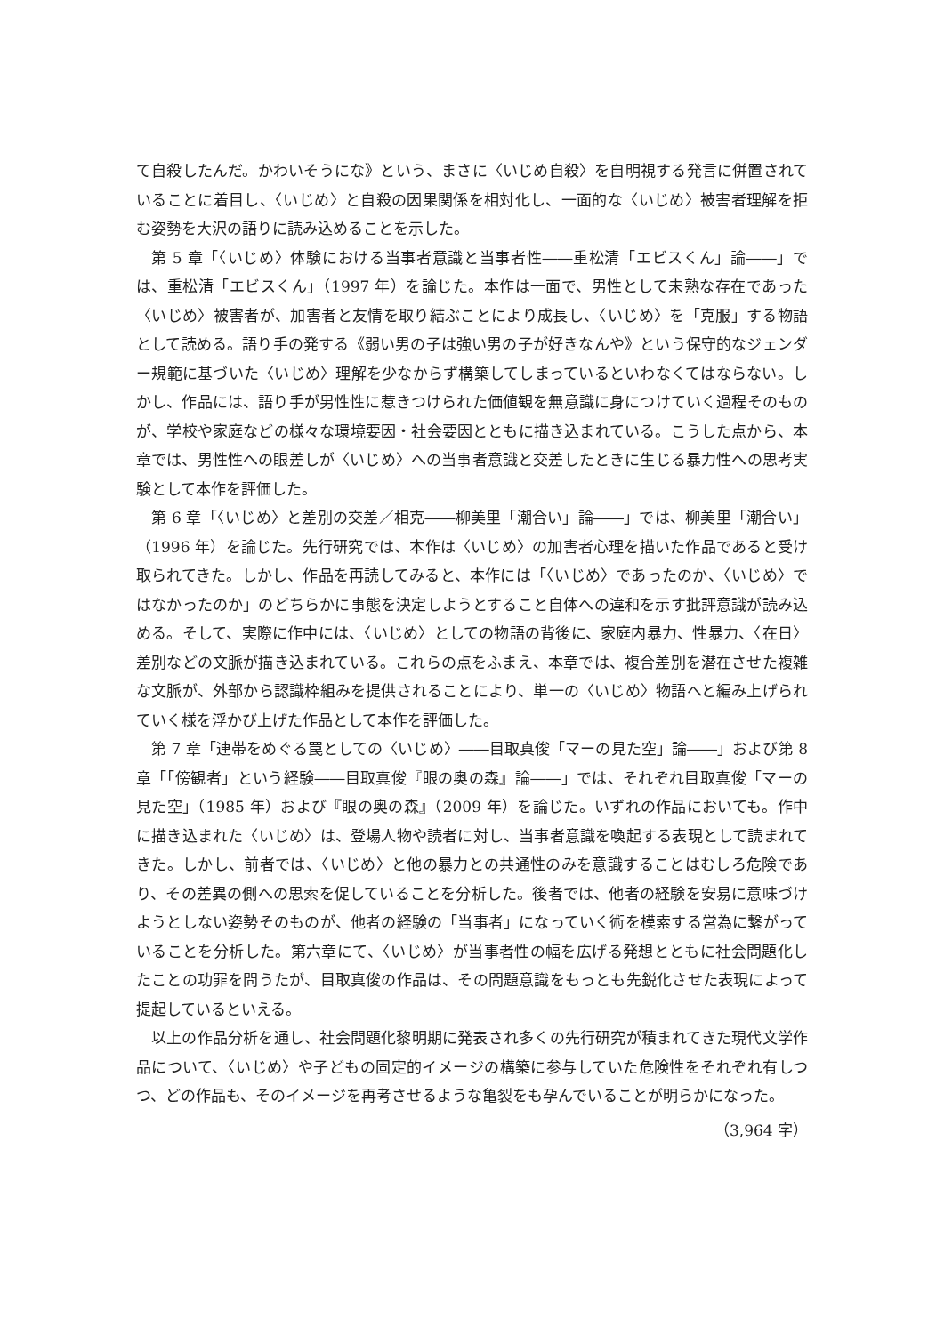て自殺したんだ。かわいそうにな》という、まさに〈いじめ自殺〉を自明視する発言に併置されていることに着目し、〈いじめ〉と自殺の因果関係を相対化し、一面的な〈いじめ〉被害者理解を拒む姿勢を大沢の語りに読み込めることを示した。
第 5 章「〈いじめ〉体験における当事者意識と当事者性――重松清「エビスくん」論――」では、重松清「エビスくん」（1997 年）を論じた。本作は一面で、男性として未熟な存在であった〈いじめ〉被害者が、加害者と友情を取り結ぶことにより成長し、〈いじめ〉を「克服」する物語として読める。語り手の発する《弱い男の子は強い男の子が好きなんや》という保守的なジェンダー規範に基づいた〈いじめ〉理解を少なからず構築してしまっているといわなくてはならない。しかし、作品には、語り手が男性性に惹きつけられた価値観を無意識に身につけていく過程そのものが、学校や家庭などの様々な環境要因・社会要因とともに描き込まれている。こうした点から、本章では、男性性への眼差しが〈いじめ〉への当事者意識と交差したときに生じる暴力性への思考実験として本作を評価した。
第 6 章「〈いじめ〉と差別の交差／相克――柳美里「潮合い」論――」では、柳美里「潮合い」（1996 年）を論じた。先行研究では、本作は〈いじめ〉の加害者心理を描いた作品であると受け取られてきた。しかし、作品を再読してみると、本作には「〈いじめ〉であったのか、〈いじめ〉ではなかったのか」のどちらかに事態を決定しようとすること自体への違和を示す批評意識が読み込める。そして、実際に作中には、〈いじめ〉としての物語の背後に、家庭内暴力、性暴力、〈在日〉差別などの文脈が描き込まれている。これらの点をふまえ、本章では、複合差別を潜在させた複雑な文脈が、外部から認識枠組みを提供されることにより、単一の〈いじめ〉物語へと編み上げられていく様を浮かび上げた作品として本作を評価した。
第 7 章「連帯をめぐる罠としての〈いじめ〉――目取真俊「マーの見た空」論――」および第 8 章「「傍観者」という経験――目取真俊『眼の奥の森』論――」では、それぞれ目取真俊「マーの見た空」（1985 年）および『眼の奥の森』（2009 年）を論じた。いずれの作品においても。作中に描き込まれた〈いじめ〉は、登場人物や読者に対し、当事者意識を喚起する表現として読まれてきた。しかし、前者では、〈いじめ〉と他の暴力との共通性のみを意識することはむしろ危険であり、その差異の側への思索を促していることを分析した。後者では、他者の経験を安易に意味づけようとしない姿勢そのものが、他者の経験の「当事者」になっていく術を模索する営為に繋がっていることを分析した。第六章にて、〈いじめ〉が当事者性の幅を広げる発想とともに社会問題化したことの功罪を問うたが、目取真俊の作品は、その問題意識をもっとも先鋭化させた表現によって提起しているといえる。
以上の作品分析を通し、社会問題化黎明期に発表され多くの先行研究が積まれてきた現代文学作品について、〈いじめ〉や子どもの固定的イメージの構築に参与していた危険性をそれぞれ有しつつ、どの作品も、そのイメージを再考させるような亀裂をも孕んでいることが明らかになった。
（3,964 字）